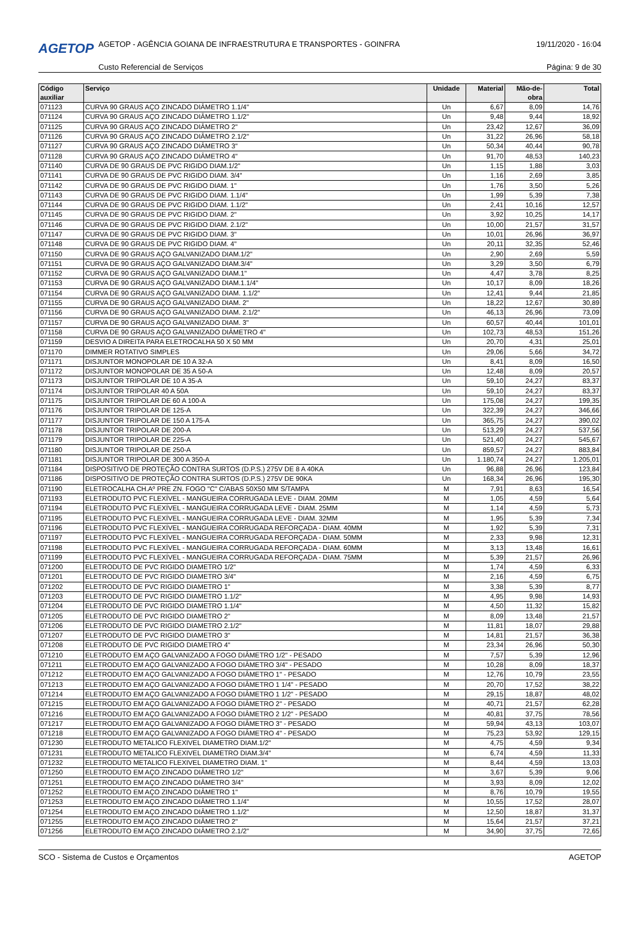AGETOP
AGETOP - AGÊNCIA GOIANA DE INFRAESTRUTURA E TRANSPORTES - GOINFRA
19/11/2020 - 16:04
Custo Referencial de Serviços Página: 9 de 30
| Código auxiliar | Serviço | Unidade | Material | Mão-de- obra | Total |
| --- | --- | --- | --- | --- | --- |
| 071123 | CURVA 90 GRAUS AÇO ZINCADO DIÂMETRO 1.1/4" | Un | 6,67 | 8,09 | 14,76 |
| 071124 | CURVA 90 GRAUS AÇO ZINCADO DIÂMETRO 1.1/2" | Un | 9,48 | 9,44 | 18,92 |
| 071125 | CURVA 90 GRAUS AÇO ZINCADO DIÂMETRO 2" | Un | 23,42 | 12,67 | 36,09 |
| 071126 | CURVA 90 GRAUS AÇO ZINCADO DIÂMETRO 2.1/2" | Un | 31,22 | 26,96 | 58,18 |
| 071127 | CURVA 90 GRAUS AÇO ZINCADO DIÂMETRO 3" | Un | 50,34 | 40,44 | 90,78 |
| 071128 | CURVA 90 GRAUS AÇO ZINCADO DIÂMETRO 4" | Un | 91,70 | 48,53 | 140,23 |
| 071140 | CURVA DE 90 GRAUS DE PVC RIGIDO DIAM.1/2" | Un | 1,15 | 1,88 | 3,03 |
| 071141 | CURVA DE 90 GRAUS DE PVC RIGIDO DIAM. 3/4" | Un | 1,16 | 2,69 | 3,85 |
| 071142 | CURVA DE 90 GRAUS DE PVC RIGIDO DIAM. 1" | Un | 1,76 | 3,50 | 5,26 |
| 071143 | CURVA DE 90 GRAUS DE PVC RIGIDO DIAM. 1.1/4" | Un | 1,99 | 5,39 | 7,38 |
| 071144 | CURVA DE 90 GRAUS DE PVC RIGIDO DIAM. 1.1/2" | Un | 2,41 | 10,16 | 12,57 |
| 071145 | CURVA DE 90 GRAUS DE PVC RIGIDO DIAM. 2" | Un | 3,92 | 10,25 | 14,17 |
| 071146 | CURVA DE 90 GRAUS DE PVC RIGIDO DIAM. 2.1/2" | Un | 10,00 | 21,57 | 31,57 |
| 071147 | CURVA DE 90 GRAUS DE PVC RIGIDO DIAM. 3" | Un | 10,01 | 26,96 | 36,97 |
| 071148 | CURVA DE 90 GRAUS DE PVC RIGIDO DIAM. 4" | Un | 20,11 | 32,35 | 52,46 |
| 071150 | CURVA DE 90 GRAUS AÇO GALVANIZADO DIAM.1/2" | Un | 2,90 | 2,69 | 5,59 |
| 071151 | CURVA DE 90 GRAUS AÇO GALVANIZADO DIAM.3/4" | Un | 3,29 | 3,50 | 6,79 |
| 071152 | CURVA DE 90 GRAUS AÇO GALVANIZADO DIAM.1" | Un | 4,47 | 3,78 | 8,25 |
| 071153 | CURVA DE 90 GRAUS AÇO GALVANIZADO DIAM.1.1/4" | Un | 10,17 | 8,09 | 18,26 |
| 071154 | CURVA DE 90 GRAUS AÇO GALVANIZADO DIAM. 1.1/2" | Un | 12,41 | 9,44 | 21,85 |
| 071155 | CURVA DE 90 GRAUS AÇO GALVANIZADO DIAM. 2" | Un | 18,22 | 12,67 | 30,89 |
| 071156 | CURVA DE 90 GRAUS AÇO GALVANIZADO DIAM. 2.1/2" | Un | 46,13 | 26,96 | 73,09 |
| 071157 | CURVA DE 90 GRAUS AÇO GALVANIZADO DIAM. 3" | Un | 60,57 | 40,44 | 101,01 |
| 071158 | CURVA DE 90 GRAUS AÇO GALVANIZADO DIÂMETRO 4" | Un | 102,73 | 48,53 | 151,26 |
| 071159 | DESVIO A DIREITA PARA ELETROCALHA 50 X 50 MM | Un | 20,70 | 4,31 | 25,01 |
| 071170 | DIMMER ROTATIVO SIMPLES | Un | 29,06 | 5,66 | 34,72 |
| 071171 | DISJUNTOR MONOPOLAR DE 10 A 32-A | Un | 8,41 | 8,09 | 16,50 |
| 071172 | DISJUNTOR MONOPOLAR DE 35 A 50-A | Un | 12,48 | 8,09 | 20,57 |
| 071173 | DISJUNTOR TRIPOLAR DE 10 A 35-A | Un | 59,10 | 24,27 | 83,37 |
| 071174 | DISJUNTOR TRIPOLAR 40 A 50A | Un | 59,10 | 24,27 | 83,37 |
| 071175 | DISJUNTOR TRIPOLAR DE 60 A 100-A | Un | 175,08 | 24,27 | 199,35 |
| 071176 | DISJUNTOR TRIPOLAR DE 125-A | Un | 322,39 | 24,27 | 346,66 |
| 071177 | DISJUNTOR TRIPOLAR DE 150 A 175-A | Un | 365,75 | 24,27 | 390,02 |
| 071178 | DISJUNTOR TRIPOLAR DE 200-A | Un | 513,29 | 24,27 | 537,56 |
| 071179 | DISJUNTOR TRIPOLAR DE 225-A | Un | 521,40 | 24,27 | 545,67 |
| 071180 | DISJUNTOR TRIPOLAR DE 250-A | Un | 859,57 | 24,27 | 883,84 |
| 071181 | DISJUNTOR TRIPOLAR DE 300 A 350-A | Un | 1.180,74 | 24,27 | 1.205,01 |
| 071184 | DISPOSITIVO DE PROTEÇÃO CONTRA SURTOS (D.P.S.) 275V DE 8 A 40KA | Un | 96,88 | 26,96 | 123,84 |
| 071186 | DISPOSITIVO DE PROTEÇÃO CONTRA SURTOS (D.P.S.) 275V DE 90KA | Un | 168,34 | 26,96 | 195,30 |
| 071190 | ELETROCALHA CH.Aº PRE ZN. FOGO "C" C/ABAS 50X50 MM S/TAMPA | M | 7,91 | 8,63 | 16,54 |
| 071193 | ELETRODUTO PVC FLEXÍVEL - MANGUEIRA CORRUGADA LEVE - DIAM. 20MM | M | 1,05 | 4,59 | 5,64 |
| 071194 | ELETRODUTO PVC FLEXÍVEL - MANGUEIRA CORRUGADA LEVE - DIAM. 25MM | M | 1,14 | 4,59 | 5,73 |
| 071195 | ELETRODUTO PVC FLEXÍVEL - MANGUEIRA CORRUGADA LEVE - DIAM. 32MM | M | 1,95 | 5,39 | 7,34 |
| 071196 | ELETRODUTO PVC FLEXÍVEL - MANGUEIRA CORRUGADA REFORÇADA - DIAM. 40MM | M | 1,92 | 5,39 | 7,31 |
| 071197 | ELETRODUTO PVC FLEXÍVEL - MANGUEIRA CORRUGADA REFORÇADA - DIAM. 50MM | M | 2,33 | 9,98 | 12,31 |
| 071198 | ELETRODUTO PVC FLEXÍVEL - MANGUEIRA CORRUGADA REFORÇADA - DIAM. 60MM | M | 3,13 | 13,48 | 16,61 |
| 071199 | ELETRODUTO PVC FLEXÍVEL - MANGUEIRA CORRUGADA REFORÇADA - DIAM. 75MM | M | 5,39 | 21,57 | 26,96 |
| 071200 | ELETRODUTO DE PVC RIGIDO DIAMETRO 1/2" | M | 1,74 | 4,59 | 6,33 |
| 071201 | ELETRODUTO DE PVC RIGIDO DIAMETRO 3/4" | M | 2,16 | 4,59 | 6,75 |
| 071202 | ELETRODUTO DE PVC RIGIDO DIAMETRO 1" | M | 3,38 | 5,39 | 8,77 |
| 071203 | ELETRODUTO DE PVC RIGIDO DIAMETRO 1.1/2" | M | 4,95 | 9,98 | 14,93 |
| 071204 | ELETRODUTO DE PVC RIGIDO DIAMETRO 1.1/4" | M | 4,50 | 11,32 | 15,82 |
| 071205 | ELETRODUTO DE PVC RIGIDO DIAMETRO 2" | M | 8,09 | 13,48 | 21,57 |
| 071206 | ELETRODUTO DE PVC RIGIDO DIAMETRO 2.1/2" | M | 11,81 | 18,07 | 29,88 |
| 071207 | ELETRODUTO DE PVC RIGIDO DIAMETRO 3" | M | 14,81 | 21,57 | 36,38 |
| 071208 | ELETRODUTO DE PVC RIGIDO DIAMETRO 4" | M | 23,34 | 26,96 | 50,30 |
| 071210 | ELETRODUTO EM AÇO GALVANIZADO A FOGO DIÂMETRO 1/2" - PESADO | M | 7,57 | 5,39 | 12,96 |
| 071211 | ELETRODUTO EM AÇO GALVANIZADO A FOGO DIÂMETRO 3/4" - PESADO | M | 10,28 | 8,09 | 18,37 |
| 071212 | ELETRODUTO EM AÇO GALVANIZADO A FOGO DIÂMETRO 1" - PESADO | M | 12,76 | 10,79 | 23,55 |
| 071213 | ELETRODUTO EM AÇO GALVANIZADO A FOGO DIÂMETRO 1 1/4" - PESADO | M | 20,70 | 17,52 | 38,22 |
| 071214 | ELETRODUTO EM AÇO GALVANIZADO A FOGO DIÂMETRO 1 1/2" - PESADO | M | 29,15 | 18,87 | 48,02 |
| 071215 | ELETRODUTO EM AÇO GALVANIZADO A FOGO DIÂMETRO 2" - PESADO | M | 40,71 | 21,57 | 62,28 |
| 071216 | ELETRODUTO EM AÇO GALVANIZADO A FOGO DIÂMETRO 2 1/2" - PESADO | M | 40,81 | 37,75 | 78,56 |
| 071217 | ELETRODUTO EM AÇO GALVANIZADO A FOGO DIÂMETRO 3" - PESADO | M | 59,94 | 43,13 | 103,07 |
| 071218 | ELETRODUTO EM AÇO GALVANIZADO A FOGO DIÂMETRO 4" - PESADO | M | 75,23 | 53,92 | 129,15 |
| 071230 | ELETRODUTO METALICO FLEXIVEL DIAMETRO DIAM.1/2" | M | 4,75 | 4,59 | 9,34 |
| 071231 | ELETRODUTO METALICO FLEXIVEL DIAMETRO DIAM.3/4" | M | 6,74 | 4,59 | 11,33 |
| 071232 | ELETRODUTO METALICO FLEXIVEL DIAMETRO DIAM. 1" | M | 8,44 | 4,59 | 13,03 |
| 071250 | ELETRODUTO EM AÇO ZINCADO DIÂMETRO 1/2" | M | 3,67 | 5,39 | 9,06 |
| 071251 | ELETRODUTO EM AÇO ZINCADO DIÂMETRO 3/4" | M | 3,93 | 8,09 | 12,02 |
| 071252 | ELETRODUTO EM AÇO ZINCADO DIÂMETRO 1" | M | 8,76 | 10,79 | 19,55 |
| 071253 | ELETRODUTO EM AÇO ZINCADO DIÂMETRO 1.1/4" | M | 10,55 | 17,52 | 28,07 |
| 071254 | ELETRODUTO EM AÇO ZINCADO DIÂMETRO 1.1/2" | M | 12,50 | 18,87 | 31,37 |
| 071255 | ELETRODUTO EM AÇO ZINCADO DIÂMETRO 2" | M | 15,64 | 21,57 | 37,21 |
| 071256 | ELETRODUTO EM AÇO ZINCADO DIÂMETRO 2.1/2" | M | 34,90 | 37,75 | 72,65 |
SCO - Sistema de Custos e Orçamentos AGETOP